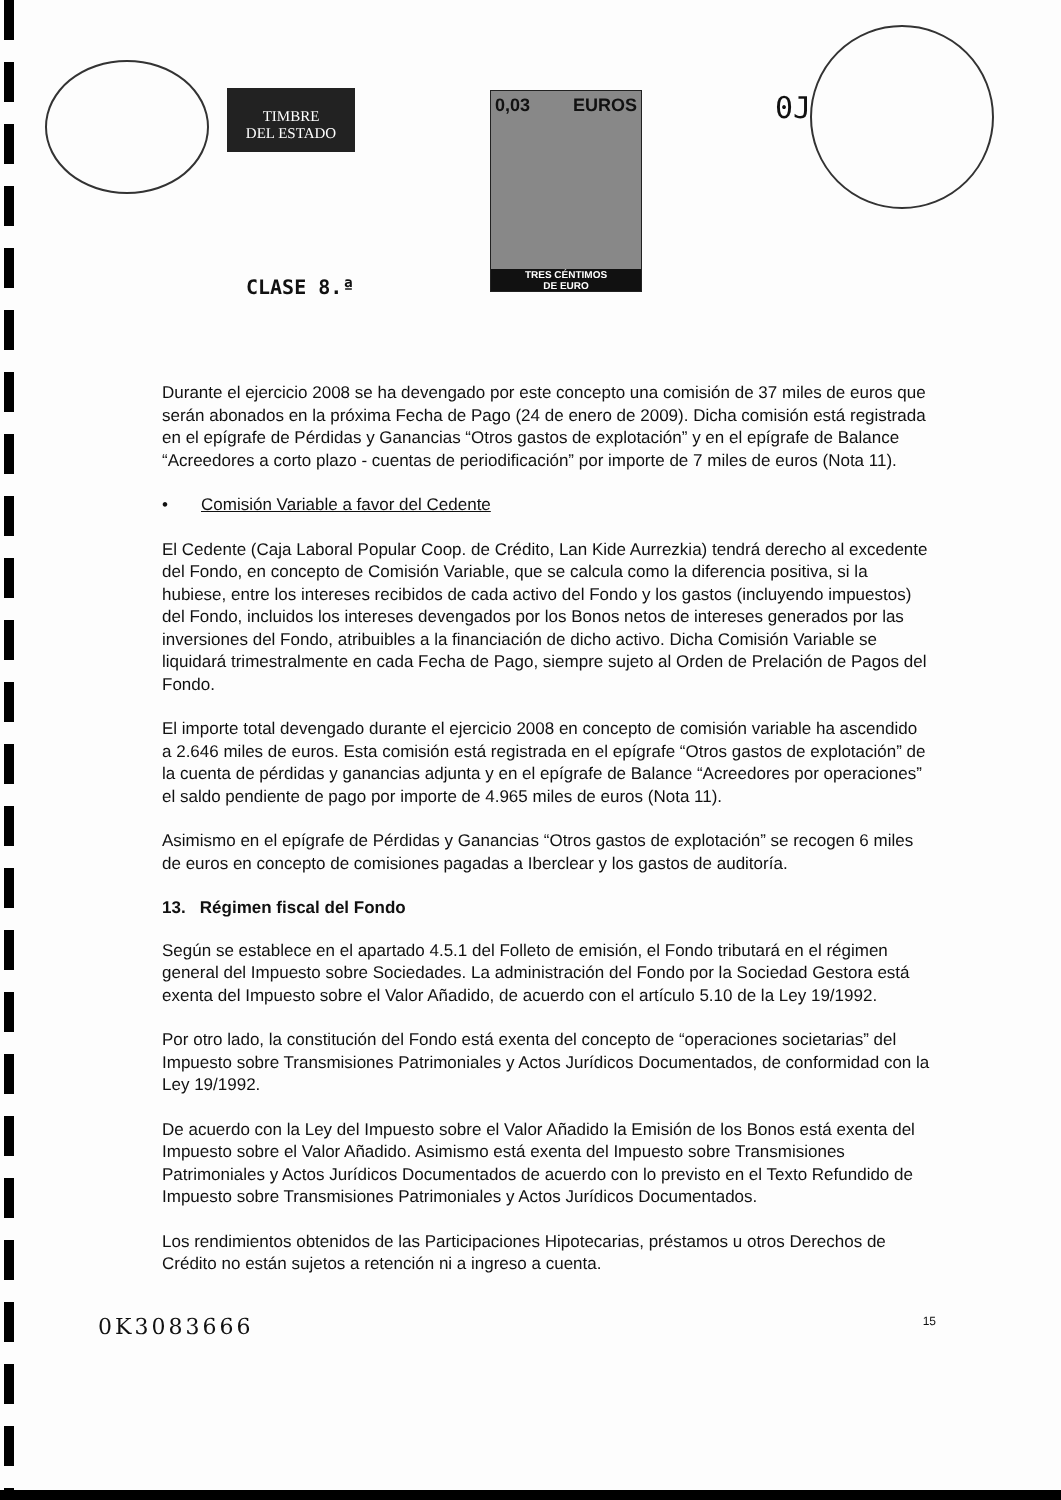TIMBRE
DEL ESTADO
0,03 EUROS
TRES CÉNTIMOS
DE EURO
CLASE 8.ª
0J
Durante el ejercicio 2008 se ha devengado por este concepto una comisión de 37 miles de euros que serán abonados en la próxima Fecha de Pago (24 de enero de 2009). Dicha comisión está registrada en el epígrafe de Pérdidas y Ganancias “Otros gastos de explotación” y en el epígrafe de Balance “Acreedores a corto plazo - cuentas de periodificación” por importe de 7 miles de euros (Nota 11).
• Comisión Variable a favor del Cedente
El Cedente (Caja Laboral Popular Coop. de Crédito, Lan Kide Aurrezkia) tendrá derecho al excedente del Fondo, en concepto de Comisión Variable, que se calcula como la diferencia positiva, si la hubiese, entre los intereses recibidos de cada activo del Fondo y los gastos (incluyendo impuestos) del Fondo, incluidos los intereses devengados por los Bonos netos de intereses generados por las inversiones del Fondo, atribuibles a la financiación de dicho activo. Dicha Comisión Variable se liquidará trimestralmente en cada Fecha de Pago, siempre sujeto al Orden de Prelación de Pagos del Fondo.
El importe total devengado durante el ejercicio 2008 en concepto de comisión variable ha ascendido a 2.646 miles de euros. Esta comisión está registrada en el epígrafe “Otros gastos de explotación” de la cuenta de pérdidas y ganancias adjunta y en el epígrafe de Balance “Acreedores por operaciones” el saldo pendiente de pago por importe de 4.965 miles de euros (Nota 11).
Asimismo en el epígrafe de Pérdidas y Ganancias “Otros gastos de explotación” se recogen 6 miles de euros en concepto de comisiones pagadas a Iberclear y los gastos de auditoría.
13. Régimen fiscal del Fondo
Según se establece en el apartado 4.5.1 del Folleto de emisión, el Fondo tributará en el régimen general del Impuesto sobre Sociedades. La administración del Fondo por la Sociedad Gestora está exenta del Impuesto sobre el Valor Añadido, de acuerdo con el artículo 5.10 de la Ley 19/1992.
Por otro lado, la constitución del Fondo está exenta del concepto de “operaciones societarias” del Impuesto sobre Transmisiones Patrimoniales y Actos Jurídicos Documentados, de conformidad con la Ley 19/1992.
De acuerdo con la Ley del Impuesto sobre el Valor Añadido la Emisión de los Bonos está exenta del Impuesto sobre el Valor Añadido. Asimismo está exenta del Impuesto sobre Transmisiones Patrimoniales y Actos Jurídicos Documentados de acuerdo con lo previsto en el Texto Refundido de Impuesto sobre Transmisiones Patrimoniales y Actos Jurídicos Documentados.
Los rendimientos obtenidos de las Participaciones Hipotecarias, préstamos u otros Derechos de Crédito no están sujetos a retención ni a ingreso a cuenta.
0K3083666 15